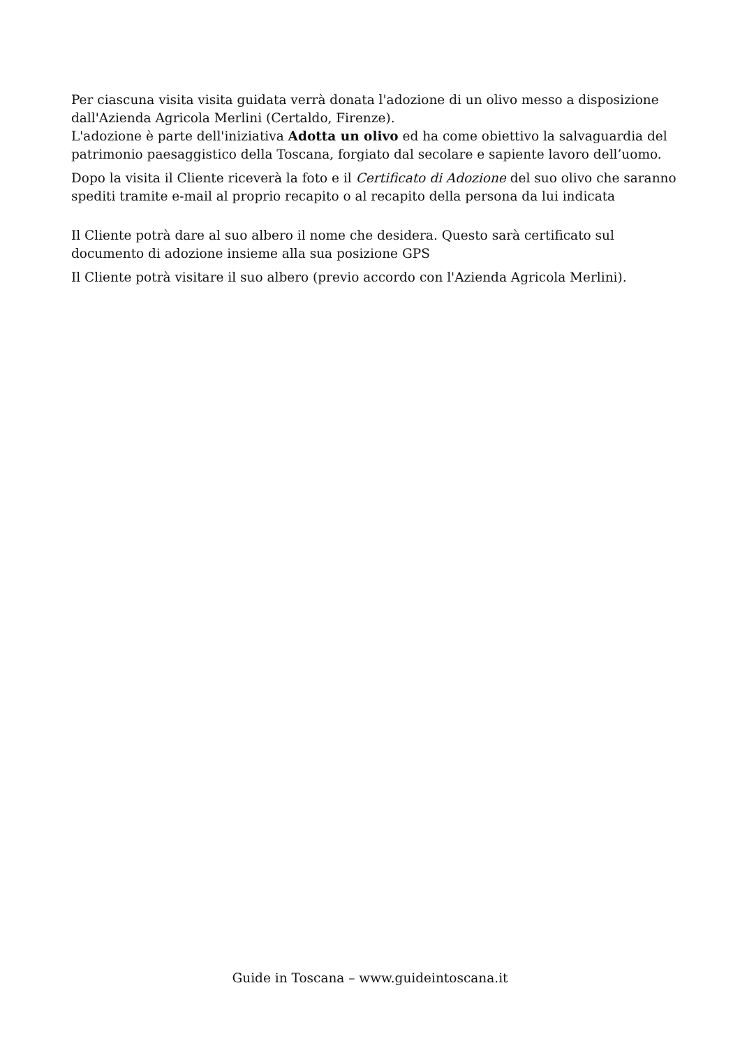Per ciascuna visita visita guidata verrà donata l'adozione di un olivo messo a disposizione dall'Azienda Agricola Merlini (Certaldo, Firenze).
L'adozione è parte dell'iniziativa Adotta un olivo ed ha come obiettivo la salvaguardia del patrimonio paesaggistico della Toscana, forgiato dal secolare e sapiente lavoro dell’uomo.
Dopo la visita il Cliente riceverà la foto e il Certificato di Adozione del suo olivo che saranno spediti tramite e-mail al proprio recapito o al recapito della persona da lui indicata
Il Cliente potrà dare al suo albero il nome che desidera. Questo sarà certificato sul documento di adozione insieme alla sua posizione GPS
Il Cliente potrà visitare il suo albero (previo accordo con l'Azienda Agricola Merlini).
Guide in Toscana – www.guideintoscana.it